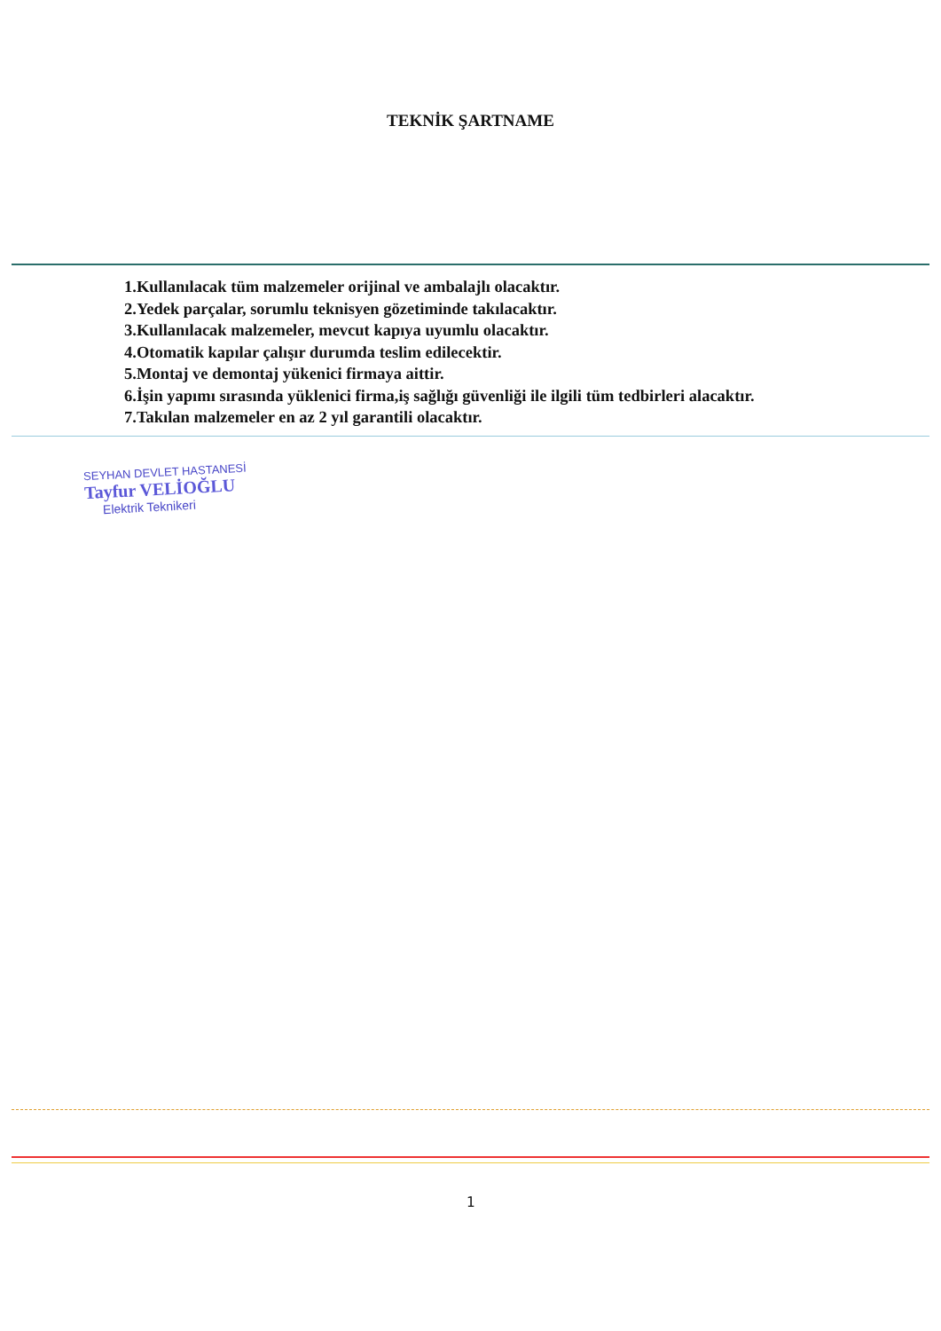TEKNİK ŞARTNAME
1.Kullanılacak tüm malzemeler orijinal ve ambalajlı olacaktır.
2.Yedek parçalar, sorumlu teknisyen gözetiminde takılacaktır.
3.Kullanılacak malzemeler, mevcut kapıya uyumlu olacaktır.
4.Otomatik kapılar çalışır durumda teslim edilecektir.
5.Montaj ve demontaj yükenici firmaya aittir.
6.İşin yapımı sırasında yüklenici firma,iş sağlığı güvenliği ile ilgili tüm tedbirleri alacaktır.
7.Takılan malzemeler en az 2 yıl garantili olacaktır.
SEYHAN DEVLET HASTANESİ
Tayfur VELİOĞLU
Elektrik Teknikeri
1